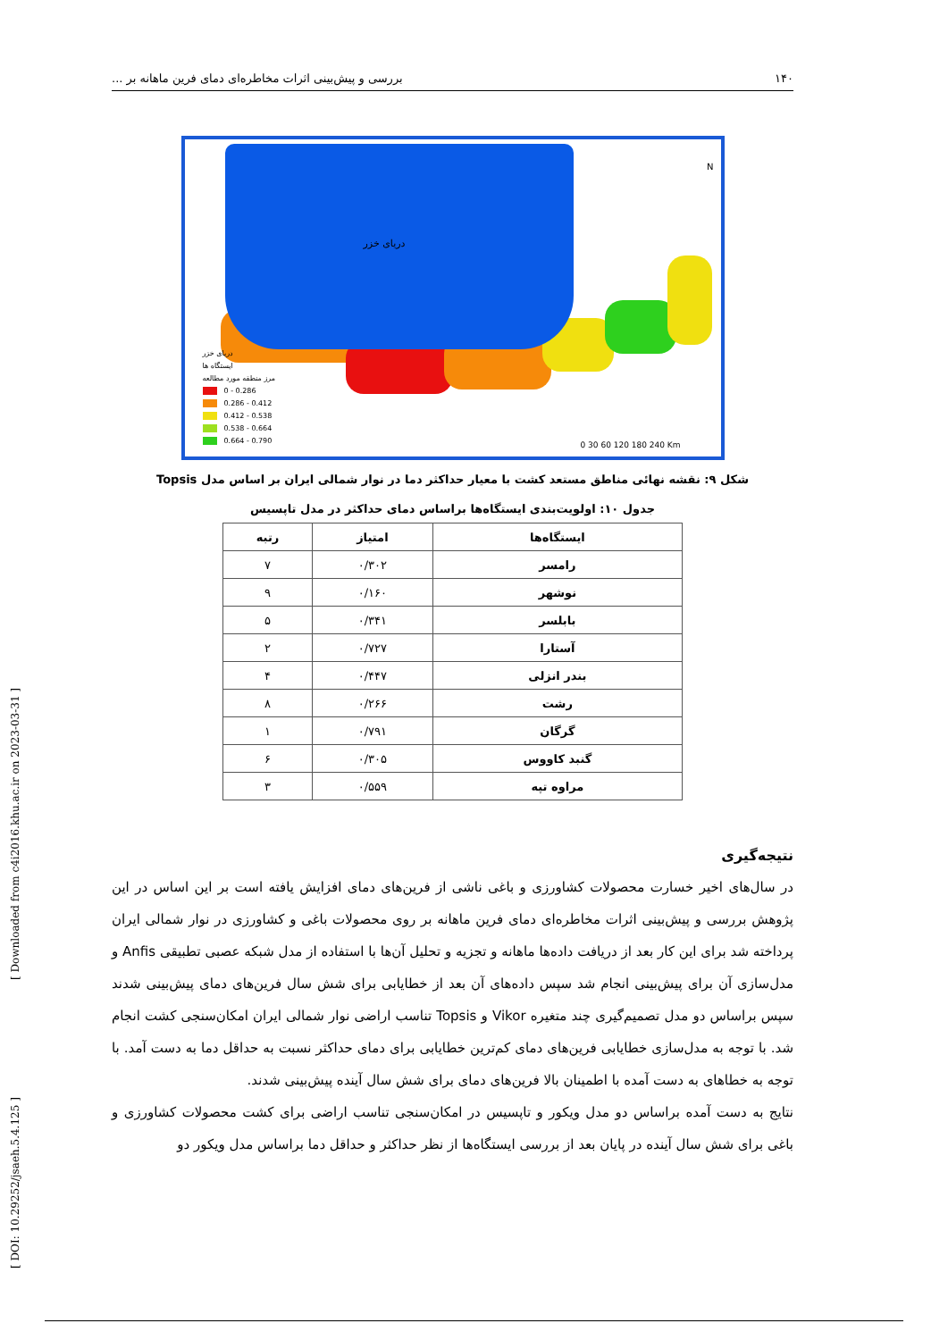[ DOI: 10.29252/jsaeh.5.4.125 ] [ Downloaded from c4i2016.khu.ac.ir on 2023-03-31 ]
۱۴۰ بررسی و پیش‌بینی اثرات مخاطره‌ای دمای فرین ماهانه بر ...
دریای خزر
N
دریای خزر
ایستگاه ها
مرز منطقه مورد مطالعه
0 - 0.286
0.286 - 0.412
0.412 - 0.538
0.538 - 0.664
0.664 - 0.790
0 30 60 120 180 240 Km
شکل ۹: نقشه نهائی مناطق مستعد کشت با معیار حداکثر دما در نوار شمالی ایران بر اساس مدل Topsis
جدول ۱۰: اولویت‌بندی ایستگاه‌ها براساس دمای حداکثر در مدل تاپسیس
| ایستگاه‌ها | امتیاز | رتبه |
| --- | --- | --- |
| رامسر | ۰/۳۰۲ | ۷ |
| نوشهر | ۰/۱۶۰ | ۹ |
| بابلسر | ۰/۳۴۱ | ۵ |
| آستارا | ۰/۷۲۷ | ۲ |
| بندر انزلی | ۰/۴۴۷ | ۴ |
| رشت | ۰/۲۶۶ | ۸ |
| گرگان | ۰/۷۹۱ | ۱ |
| گنبد کاووس | ۰/۳۰۵ | ۶ |
| مراوه تپه | ۰/۵۵۹ | ۳ |
نتیجه‌گیری
در سال‌های اخیر خسارت محصولات کشاورزی و باغی ناشی از فرین‌های دمای افزایش یافته است بر این اساس در این پژوهش بررسی و پیش‌بینی اثرات مخاطره‌ای دمای فرین ماهانه بر روی محصولات باغی و کشاورزی در نوار شمالی ایران پرداخته شد برای این کار بعد از دریافت داده‌ها ماهانه و تجزیه و تحلیل آن‌ها با استفاده از مدل شبکه عصبی تطبیقی Anfis و مدل‌سازی آن برای پیش‌بینی انجام شد سپس داده‌های آن بعد از خطایابی برای شش سال فرین‌های دمای پیش‌بینی شدند سپس براساس دو مدل تصمیم‌گیری چند متغیره Vikor و Topsis تناسب اراضی نوار شمالی ایران امکان‌سنجی کشت انجام شد. با توجه به مدل‌سازی خطایابی فرین‌های دمای کم‌ترین خطایابی برای دمای حداکثر نسبت به حداقل دما به دست آمد. با توجه به خطاهای به دست آمده با اطمینان بالا فرین‌های دمای برای شش سال آینده پیش‌بینی شدند.
نتایج به دست آمده براساس دو مدل ویکور و تاپسیس در امکان‌سنجی تناسب اراضی برای کشت محصولات کشاورزی و باغی برای شش سال آینده در پایان بعد از بررسی ایستگاه‌ها از نظر حداکثر و حداقل دما براساس مدل ویکور دو